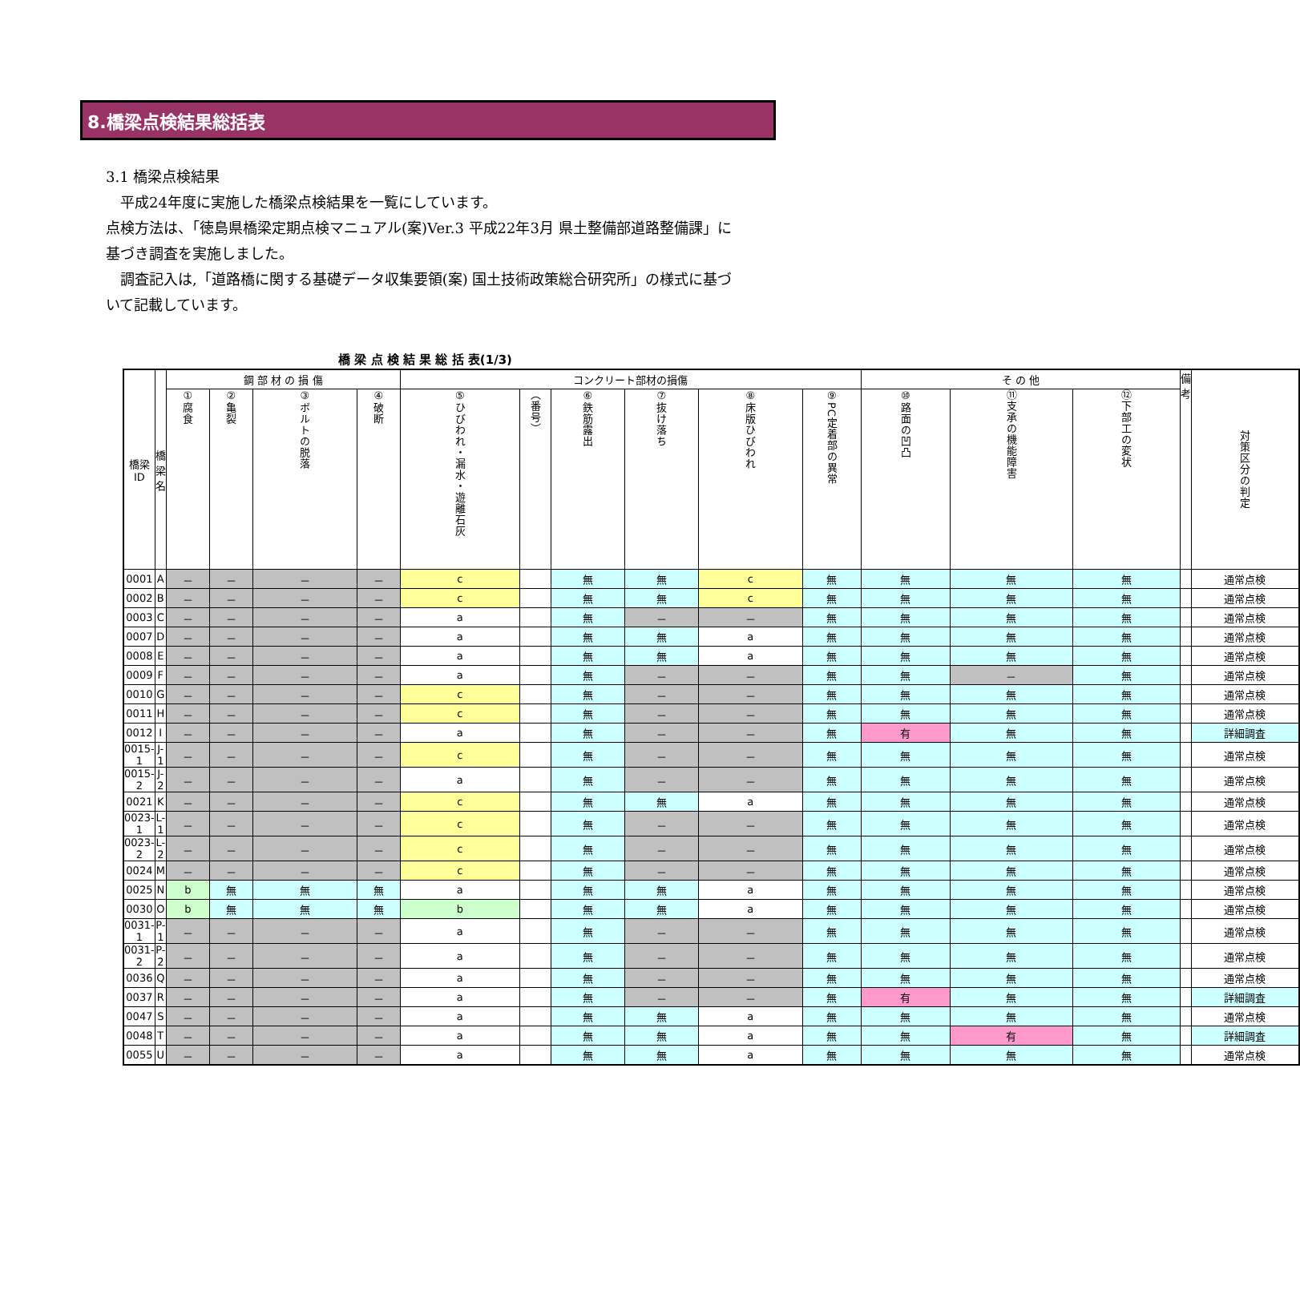8.橋梁点検結果総括表
3.1 橋梁点検結果
　平成24年度に実施した橋梁点検結果を一覧にしています。
点検方法は、「徳島県橋梁定期点検マニュアル(案)Ver.3 平成22年3月 県土整備部道路整備課」に基づき調査を実施しました。
　調査記入は,「道路橋に関する基礎データ収集要領(案) 国土技術政策総合研究所」の様式に基づいて記載しています。
橋 梁 点 検 結 果 総 括 表(1/3)
| 橋梁 ID | 橋梁名 | 鋼 部 材 の 損 傷 | | | | コンクリート部材の損傷 | | | | | | そ の 他 | | | 備考 | 対策区分の判定 |
| --- | --- | --- | --- | --- | --- | --- | --- | --- | --- | --- | --- | --- | --- | --- | --- | --- |
| | | ①腐食 | ②亀裂 | ③ボルトの脱落 | ④破断 | ⑤ひびわれ・漏水・遊離石灰 | （番号） | ⑥鉄筋露出 | ⑦抜け落ち | ⑧床版ひびわれ | ⑨PC定着部の異常 | ⑩路面の凹凸 | ⑪支承の機能障害 | ⑫下部工の変状 | | |
| 0001 | A | － | － | － | － | c | | 無 | 無 | c | 無 | 無 | 無 | 無 | | 通常点検 |
| 0002 | B | － | － | － | － | c | | 無 | 無 | c | 無 | 無 | 無 | 無 | | 通常点検 |
| 0003 | C | － | － | － | － | a | | 無 | － | － | 無 | 無 | 無 | 無 | | 通常点検 |
| 0007 | D | － | － | － | － | a | | 無 | 無 | a | 無 | 無 | 無 | 無 | | 通常点検 |
| 0008 | E | － | － | － | － | a | | 無 | 無 | a | 無 | 無 | 無 | 無 | | 通常点検 |
| 0009 | F | － | － | － | － | a | | 無 | － | － | 無 | 無 | － | 無 | | 通常点検 |
| 0010 | G | － | － | － | － | c | | 無 | － | － | 無 | 無 | 無 | 無 | | 通常点検 |
| 0011 | H | － | － | － | － | c | | 無 | － | － | 無 | 無 | 無 | 無 | | 通常点検 |
| 0012 | I | － | － | － | － | a | | 無 | － | － | 無 | 有 | 無 | 無 | | 詳細調査 |
| 0015-1 | J-1 | － | － | － | － | c | | 無 | － | － | 無 | 無 | 無 | 無 | | 通常点検 |
| 0015-2 | J-2 | － | － | － | － | a | | 無 | － | － | 無 | 無 | 無 | 無 | | 通常点検 |
| 0021 | K | － | － | － | － | c | | 無 | 無 | a | 無 | 無 | 無 | 無 | | 通常点検 |
| 0023-1 | L-1 | － | － | － | － | c | | 無 | － | － | 無 | 無 | 無 | 無 | | 通常点検 |
| 0023-2 | L-2 | － | － | － | － | c | | 無 | － | － | 無 | 無 | 無 | 無 | | 通常点検 |
| 0024 | M | － | － | － | － | c | | 無 | － | － | 無 | 無 | 無 | 無 | | 通常点検 |
| 0025 | N | b | 無 | 無 | 無 | a | | 無 | 無 | a | 無 | 無 | 無 | 無 | | 通常点検 |
| 0030 | O | b | 無 | 無 | 無 | b | | 無 | 無 | a | 無 | 無 | 無 | 無 | | 通常点検 |
| 0031-1 | P-1 | － | － | － | － | a | | 無 | － | － | 無 | 無 | 無 | 無 | | 通常点検 |
| 0031-2 | P-2 | － | － | － | － | a | | 無 | － | － | 無 | 無 | 無 | 無 | | 通常点検 |
| 0036 | Q | － | － | － | － | a | | 無 | － | － | 無 | 無 | 無 | 無 | | 通常点検 |
| 0037 | R | － | － | － | － | a | | 無 | － | － | 無 | 有 | 無 | 無 | | 詳細調査 |
| 0047 | S | － | － | － | － | a | | 無 | 無 | a | 無 | 無 | 無 | 無 | | 通常点検 |
| 0048 | T | － | － | － | － | a | | 無 | 無 | a | 無 | 無 | 有 | 無 | | 詳細調査 |
| 0055 | U | － | － | － | － | a | | 無 | 無 | a | 無 | 無 | 無 | 無 | | 通常点検 |